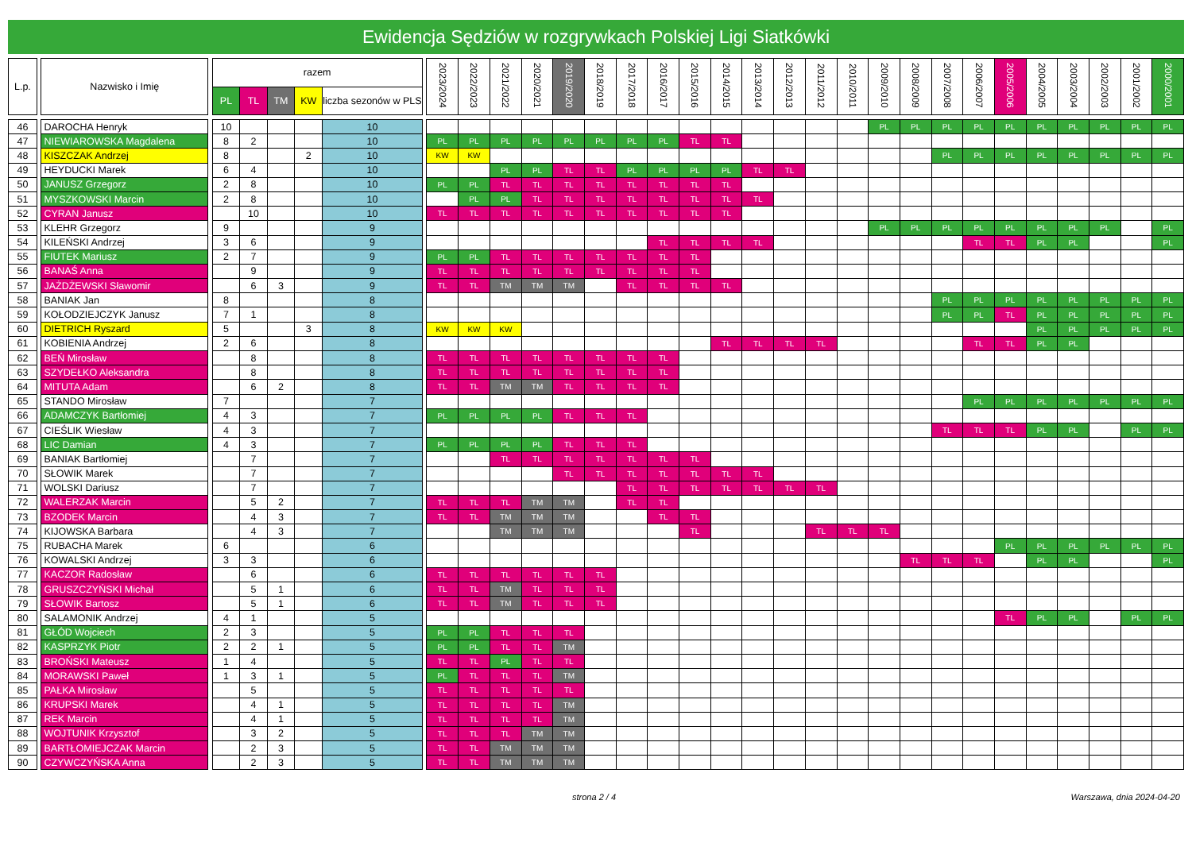Ewidencja Sędziów w rozgrywkach Polskiej Ligi Siatkówki
| L.p. | | Nazwisko i Imię | | razem | | | | | | 2023/2024 | 2022/2023 | 2021/2022 | 2020/2021 | 2019/2020 | 2018/2019 | 2017/2018 | 2016/2017 | 2015/2016 | 2014/2015 | 2013/2014 | 2012/2013 | 2011/2012 | 2010/2011 | 2009/2010 | 2008/2009 | 2007/2008 | 2006/2007 | 2005/2006 | 2004/2005 | 2003/2004 | 2002/2003 | 2001/2002 | 2000/2001 |
| --- | --- | --- | --- | --- | --- | --- | --- | --- | --- | --- | --- | --- | --- | --- | --- | --- | --- | --- | --- | --- | --- | --- | --- | --- | --- | --- | --- | --- | --- | --- | --- | --- | --- |
| | | | | PL | TL | TM | KW | liczba sezonów w PLS | | | | | | | | | | | | | | | | | | | | | | | | | |
| 46 | | DAROCHA Henryk | | 10 | | | | 10 | | | | | | | | | | | | | | | | PL | PL | PL | PL | PL | PL | PL | PL | PL | PL |
| 47 | | NIEWIAROWSKA Magdalena | | 8 | 2 | | | 10 | | PL | PL | PL | PL | PL | PL | PL | PL | TL | TL | | | | | | | | | | | | | | |
| 48 | | KISZCZAK Andrzej | | 8 | | | 2 | 10 | | KW | KW | | | | | | | | | | | | | | | PL | PL | PL | PL | PL | PL | PL | PL |
| 49 | | HEYDUCKI Marek | | 6 | 4 | | | 10 | | | | PL | PL | TL | TL | PL | PL | PL | PL | TL | TL | | | | | | | | | | | | |
| 50 | | JANUSZ Grzegorz | | 2 | 8 | | | 10 | | PL | PL | TL | TL | TL | TL | TL | TL | TL | TL | | | | | | | | | | | | | | |
| 51 | | MYSZKOWSKI Marcin | | 2 | 8 | | | 10 | | | PL | PL | TL | TL | TL | TL | TL | TL | TL | TL | | | | | | | | | | | | | |
| 52 | | CYRAN Janusz | | | 10 | | | 10 | | TL | TL | TL | TL | TL | TL | TL | TL | TL | TL | | | | | | | | | | | | | | |
| 53 | | KLEHR Grzegorz | | 9 | | | | 9 | | | | | | | | | | | | | | | | PL | PL | PL | PL | PL | PL | PL | PL | | PL |
| 54 | | KILEŃSKI Andrzej | | 3 | 6 | | | 9 | | | | | | | | | TL | TL | TL | TL | | | | | | | TL | TL | PL | PL | | | PL |
| 55 | | FIUTEK Mariusz | | 2 | 7 | | | 9 | | PL | PL | TL | TL | TL | TL | TL | TL | TL | | | | | | | | | | | | | | | |
| 56 | | BANAŚ Anna | | | 9 | | | 9 | | TL | TL | TL | TL | TL | TL | TL | TL | TL | | | | | | | | | | | | | | | |
| 57 | | JAŻDŻEWSKI Sławomir | | | 6 | 3 | | 9 | | TL | TL | TM | TM | TM | | TL | TL | TL | TL | | | | | | | | | | | | | | |
| 58 | | BANIAK Jan | | 8 | | | | 8 | | | | | | | | | | | | | | | | | | PL | PL | PL | PL | PL | PL | PL | PL |
| 59 | | KOŁODZIEJCZYK Janusz | | 7 | 1 | | | 8 | | | | | | | | | | | | | | | | | | PL | PL | TL | PL | PL | PL | PL | PL |
| 60 | | DIETRICH Ryszard | | 5 | | | 3 | 8 | | KW | KW | KW | | | | | | | | | | | | | | | | | PL | PL | PL | PL | PL |
| 61 | | KOBIENIA Andrzej | | 2 | 6 | | | 8 | | | | | | | | | | | TL | TL | TL | TL | | | | | TL | TL | PL | PL | | | |
| 62 | | BEŃ Mirosław | | | 8 | | | 8 | | TL | TL | TL | TL | TL | TL | TL | TL | | | | | | | | | | | | | | | | |
| 63 | | SZYDEŁKO Aleksandra | | | 8 | | | 8 | | TL | TL | TL | TL | TL | TL | TL | TL | | | | | | | | | | | | | | | | |
| 64 | | MITUTA Adam | | | 6 | 2 | | 8 | | TL | TL | TM | TM | TL | TL | TL | TL | | | | | | | | | | | | | | | | |
| 65 | | STANDO Mirosław | | 7 | | | | 7 | | | | | | | | | | | | | | | | | | | PL | PL | PL | PL | PL | PL | PL |
| 66 | | ADAMCZYK Bartłomiej | | 4 | 3 | | | 7 | | PL | PL | PL | PL | TL | TL | TL | | | | | | | | | | | | | | | | | |
| 67 | | CIEŚLIK Wiesław | | 4 | 3 | | | 7 | | | | | | | | | | | | | | | | | | TL | TL | TL | PL | PL | | PL | PL |
| 68 | | LIC Damian | | 4 | 3 | | | 7 | | PL | PL | PL | PL | TL | TL | TL | | | | | | | | | | | | | | | | | |
| 69 | | BANIAK Bartłomiej | | | 7 | | | 7 | | | | TL | TL | TL | TL | TL | TL | TL | | | | | | | | | | | | | | | |
| 70 | | SŁOWIK Marek | | | 7 | | | 7 | | | | | | TL | TL | TL | TL | TL | TL | TL | | | | | | | | | | | | | |
| 71 | | WOLSKI Dariusz | | | 7 | | | 7 | | | | | | | | TL | TL | TL | TL | TL | TL | TL | | | | | | | | | | | |
| 72 | | WALERZAK Marcin | | | 5 | 2 | | 7 | | TL | TL | TL | TM | TM | | TL | TL | | | | | | | | | | | | | | | | |
| 73 | | BZODEK Marcin | | | 4 | 3 | | 7 | | TL | TL | TM | TM | TM | | | TL | TL | | | | | | | | | | | | | | | |
| 74 | | KIJOWSKA Barbara | | | 4 | 3 | | 7 | | | | TM | TM | TM | | | | TL | | | | TL | TL | TL | | | | | | | | | |
| 75 | | RUBACHA Marek | | 6 | | | | 6 | | | | | | | | | | | | | | | | | | | | PL | PL | PL | PL | PL | PL |
| 76 | | KOWALSKI Andrzej | | 3 | 3 | | | 6 | | | | | | | | | | | | | | | | | TL | TL | TL | | PL | PL | | | PL |
| 77 | | KACZOR Radosław | | | 6 | | | 6 | | TL | TL | TL | TL | TL | TL | | | | | | | | | | | | | | | | | | |
| 78 | | GRUSZCZYŃSKI Michał | | | 5 | 1 | | 6 | | TL | TL | TM | TL | TL | TL | | | | | | | | | | | | | | | | | | |
| 79 | | SŁOWIK Bartosz | | | 5 | 1 | | 6 | | TL | TL | TM | TL | TL | TL | | | | | | | | | | | | | | | | | | |
| 80 | | SALAMONIK Andrzej | | 4 | 1 | | | 5 | | | | | | | | | | | | | | | | | | | | TL | PL | PL | | PL | PL |
| 81 | | GŁÓD Wojciech | | 2 | 3 | | | 5 | | PL | PL | TL | TL | TL | | | | | | | | | | | | | | | | | | | |
| 82 | | KASPRZYK Piotr | | 2 | 2 | 1 | | 5 | | PL | PL | TL | TL | TM | | | | | | | | | | | | | | | | | | | |
| 83 | | BROŃSKI Mateusz | | 1 | 4 | | | 5 | | TL | TL | PL | TL | TL | | | | | | | | | | | | | | | | | | | |
| 84 | | MORAWSKI Paweł | | 1 | 3 | 1 | | 5 | | PL | TL | TL | TL | TM | | | | | | | | | | | | | | | | | | | |
| 85 | | PAŁKA Mirosław | | | 5 | | | 5 | | TL | TL | TL | TL | TL | | | | | | | | | | | | | | | | | | | |
| 86 | | KRUPSKI Marek | | | 4 | 1 | | 5 | | TL | TL | TL | TL | TM | | | | | | | | | | | | | | | | | | | |
| 87 | | REK Marcin | | | 4 | 1 | | 5 | | TL | TL | TL | TL | TM | | | | | | | | | | | | | | | | | | | |
| 88 | | WOJTUNIK Krzysztof | | | 3 | 2 | | 5 | | TL | TL | TL | TM | TM | | | | | | | | | | | | | | | | | | | |
| 89 | | BARTŁOMIEJCZAK Marcin | | | 2 | 3 | | 5 | | TL | TL | TM | TM | TM | | | | | | | | | | | | | | | | | | | |
| 90 | | CZYWCZYŃSKA Anna | | | 2 | 3 | | 5 | | TL | TL | TM | TM | TM | | | | | | | | | | | | | | | | | | | |
strona 2 / 4 Warszawa, dnia 2024-04-20